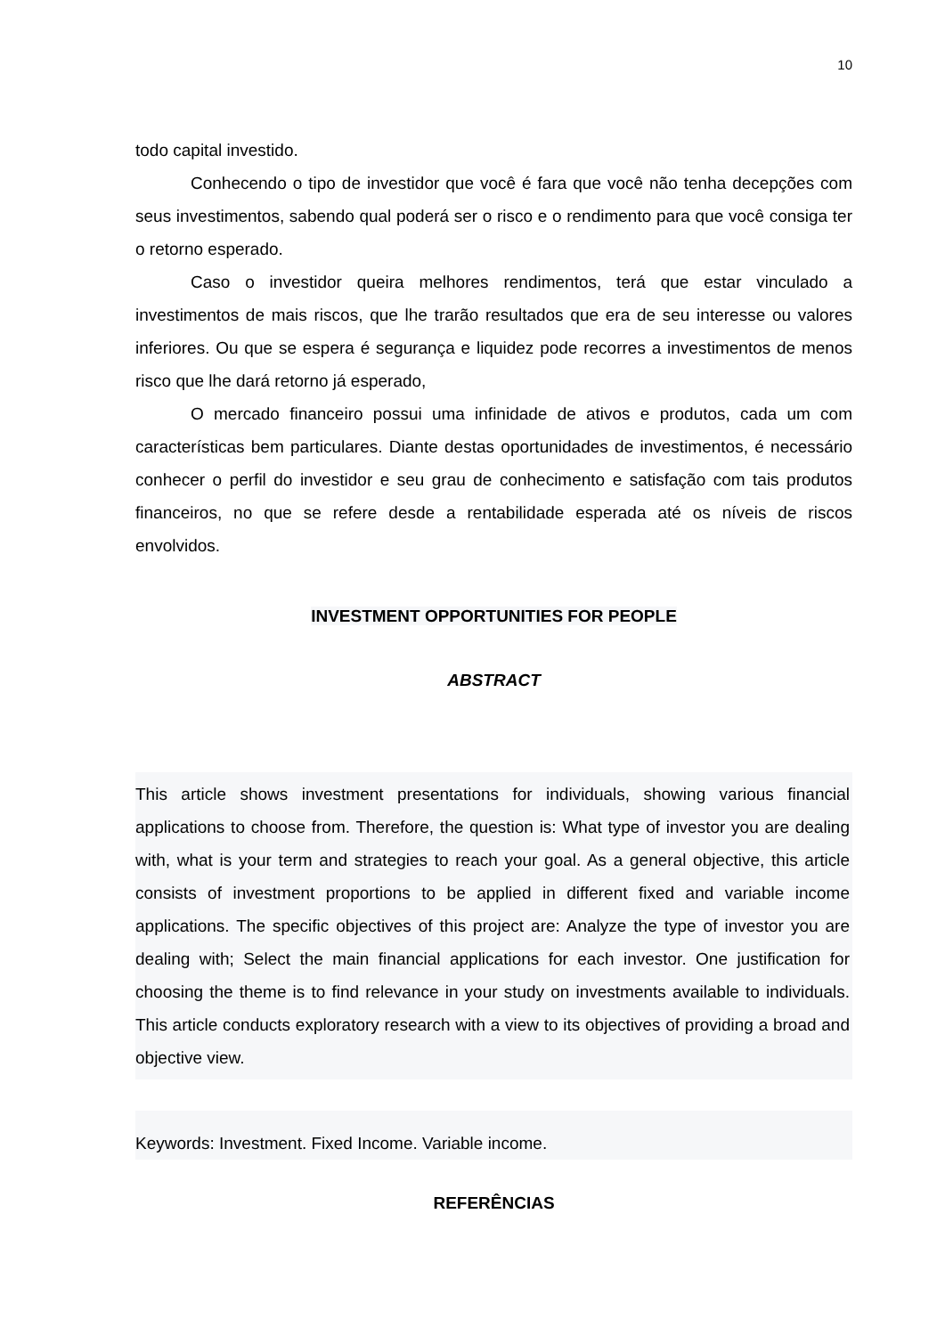10
todo capital investido.
Conhecendo o tipo de investidor que você é fara que você não tenha decepções com seus investimentos, sabendo qual poderá ser o risco e o rendimento para que você consiga ter o retorno esperado.
Caso o investidor queira melhores rendimentos, terá que estar vinculado a investimentos de mais riscos, que lhe trarão resultados que era de seu interesse ou valores inferiores. Ou que se espera é segurança e liquidez pode recorres a investimentos de menos risco que lhe dará retorno já esperado,
O mercado financeiro possui uma infinidade de ativos e produtos, cada um com características bem particulares. Diante destas oportunidades de investimentos, é necessário conhecer o perfil do investidor e seu grau de conhecimento e satisfação com tais produtos financeiros, no que se refere desde a rentabilidade esperada até os níveis de riscos envolvidos.
INVESTMENT OPPORTUNITIES FOR PEOPLE
ABSTRACT
This article shows investment presentations for individuals, showing various financial applications to choose from. Therefore, the question is: What type of investor you are dealing with, what is your term and strategies to reach your goal. As a general objective, this article consists of investment proportions to be applied in different fixed and variable income applications. The specific objectives of this project are: Analyze the type of investor you are dealing with; Select the main financial applications for each investor. One justification for choosing the theme is to find relevance in your study on investments available to individuals. This article conducts exploratory research with a view to its objectives of providing a broad and objective view.
Keywords: Investment. Fixed Income. Variable income.
REFERÊNCIAS